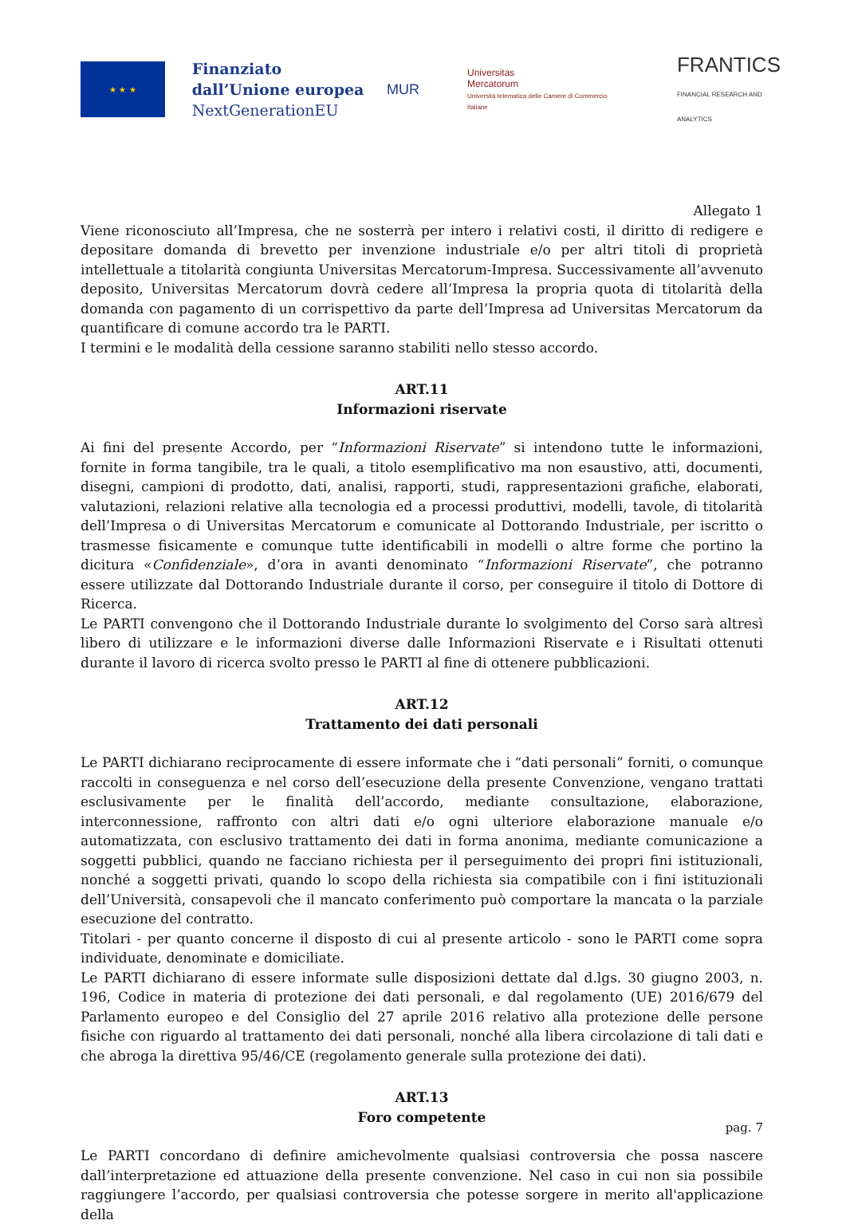★ ★ ★
Finanziato dall’Unione europea
NextGenerationEU
MUR
Universitas
Mercatorum
Università telematica delle Camere di Commercio Italiane
FRANTICS
FINANCIAL RESEARCH AND ANALYTICS
Allegato 1
Viene riconosciuto all’Impresa, che ne sosterrà per intero i relativi costi, il diritto di redigere e depositare domanda di brevetto per invenzione industriale e/o per altri titoli di proprietà intellettuale a titolarità congiunta Universitas Mercatorum-Impresa. Successivamente all’avvenuto deposito, Universitas Mercatorum dovrà cedere all’Impresa la propria quota di titolarità della domanda con pagamento di un corrispettivo da parte dell’Impresa ad Universitas Mercatorum da quantificare di comune accordo tra le PARTI.
I termini e le modalità della cessione saranno stabiliti nello stesso accordo.
ART.11
Informazioni riservate
Ai fini del presente Accordo, per “Informazioni Riservate” si intendono tutte le informazioni, fornite in forma tangibile, tra le quali, a titolo esemplificativo ma non esaustivo, atti, documenti, disegni, campioni di prodotto, dati, analisi, rapporti, studi, rappresentazioni grafiche, elaborati, valutazioni, relazioni relative alla tecnologia ed a processi produttivi, modelli, tavole, di titolarità dell’Impresa o di Universitas Mercatorum e comunicate al Dottorando Industriale, per iscritto o trasmesse fisicamente e comunque tutte identificabili in modelli o altre forme che portino la dicitura «Confidenziale», d’ora in avanti denominato “Informazioni Riservate”, che potranno essere utilizzate dal Dottorando Industriale durante il corso, per conseguire il titolo di Dottore di Ricerca.
Le PARTI convengono che il Dottorando Industriale durante lo svolgimento del Corso sarà altresì libero di utilizzare e le informazioni diverse dalle Informazioni Riservate e i Risultati ottenuti durante il lavoro di ricerca svolto presso le PARTI al fine di ottenere pubblicazioni.
ART.12
Trattamento dei dati personali
Le PARTI dichiarano reciprocamente di essere informate che i “dati personali” forniti, o comunque raccolti in conseguenza e nel corso dell’esecuzione della presente Convenzione, vengano trattati esclusivamente per le finalità dell’accordo, mediante consultazione, elaborazione, interconnessione, raffronto con altri dati e/o ogni ulteriore elaborazione manuale e/o automatizzata, con esclusivo trattamento dei dati in forma anonima, mediante comunicazione a soggetti pubblici, quando ne facciano richiesta per il perseguimento dei propri fini istituzionali, nonché a soggetti privati, quando lo scopo della richiesta sia compatibile con i fini istituzionali dell’Università, consapevoli che il mancato conferimento può comportare la mancata o la parziale esecuzione del contratto.
Titolari - per quanto concerne il disposto di cui al presente articolo - sono le PARTI come sopra individuate, denominate e domiciliate.
Le PARTI dichiarano di essere informate sulle disposizioni dettate dal d.lgs. 30 giugno 2003, n. 196, Codice in materia di protezione dei dati personali, e dal regolamento (UE) 2016/679 del Parlamento europeo e del Consiglio del 27 aprile 2016 relativo alla protezione delle persone fisiche con riguardo al trattamento dei dati personali, nonché alla libera circolazione di tali dati e che abroga la direttiva 95/46/CE (regolamento generale sulla protezione dei dati).
ART.13
Foro competente
Le PARTI concordano di definire amichevolmente qualsiasi controversia che possa nascere dall’interpretazione ed attuazione della presente convenzione. Nel caso in cui non sia possibile raggiungere l’accordo, per qualsiasi controversia che potesse sorgere in merito all'applicazione della
pag. 7